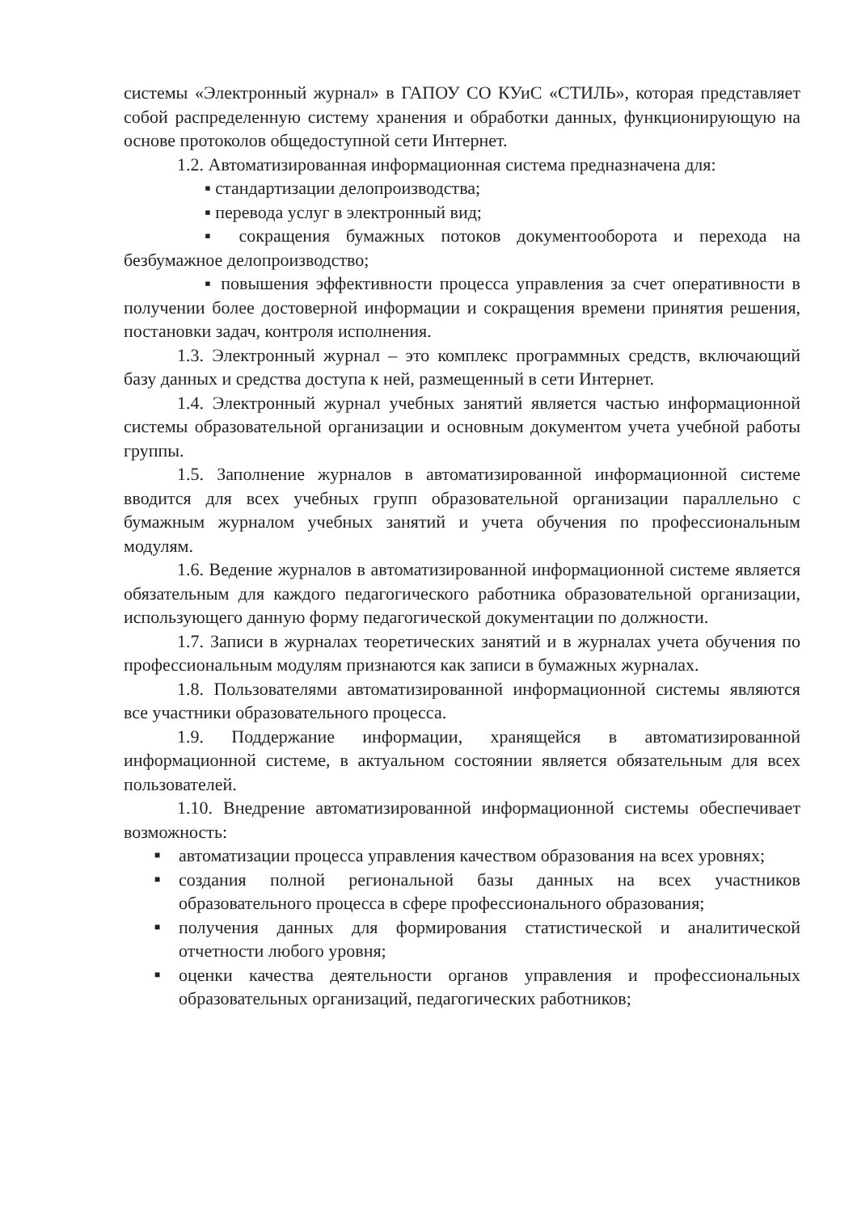системы «Электронный журнал» в ГАПОУ СО КУиС «СТИЛЬ», которая представляет собой распределенную систему хранения и обработки данных, функционирующую на основе протоколов общедоступной сети Интернет.
1.2. Автоматизированная информационная система предназначена для:
▪ стандартизации делопроизводства;
▪ перевода услуг в электронный вид;
▪ сокращения бумажных потоков документооборота и перехода на безбумажное делопроизводство;
▪ повышения эффективности процесса управления за счет оперативности в получении более достоверной информации и сокращения времени принятия решения, постановки задач, контроля исполнения.
1.3. Электронный журнал – это комплекс программных средств, включающий базу данных и средства доступа к ней, размещенный в сети Интернет.
1.4. Электронный журнал учебных занятий является частью информационной системы образовательной организации и основным документом учета учебной работы группы.
1.5. Заполнение журналов в автоматизированной информационной системе вводится для всех учебных групп образовательной организации параллельно с бумажным журналом учебных занятий и учета обучения по профессиональным модулям.
1.6. Ведение журналов в автоматизированной информационной системе является обязательным для каждого педагогического работника образовательной организации, использующего данную форму педагогической документации по должности.
1.7. Записи в журналах теоретических занятий и в журналах учета обучения по профессиональным модулям признаются как записи в бумажных журналах.
1.8. Пользователями автоматизированной информационной системы являются все участники образовательного процесса.
1.9. Поддержание информации, хранящейся в автоматизированной информационной системе, в актуальном состоянии является обязательным для всех пользователей.
1.10. Внедрение автоматизированной информационной системы обеспечивает возможность:
■ автоматизации процесса управления качеством образования на всех уровнях;
■ создания полной региональной базы данных на всех участников образовательного процесса в сфере профессионального образования;
■ получения данных для формирования статистической и аналитической отчетности любого уровня;
■ оценки качества деятельности органов управления и профессиональных образовательных организаций, педагогических работников;